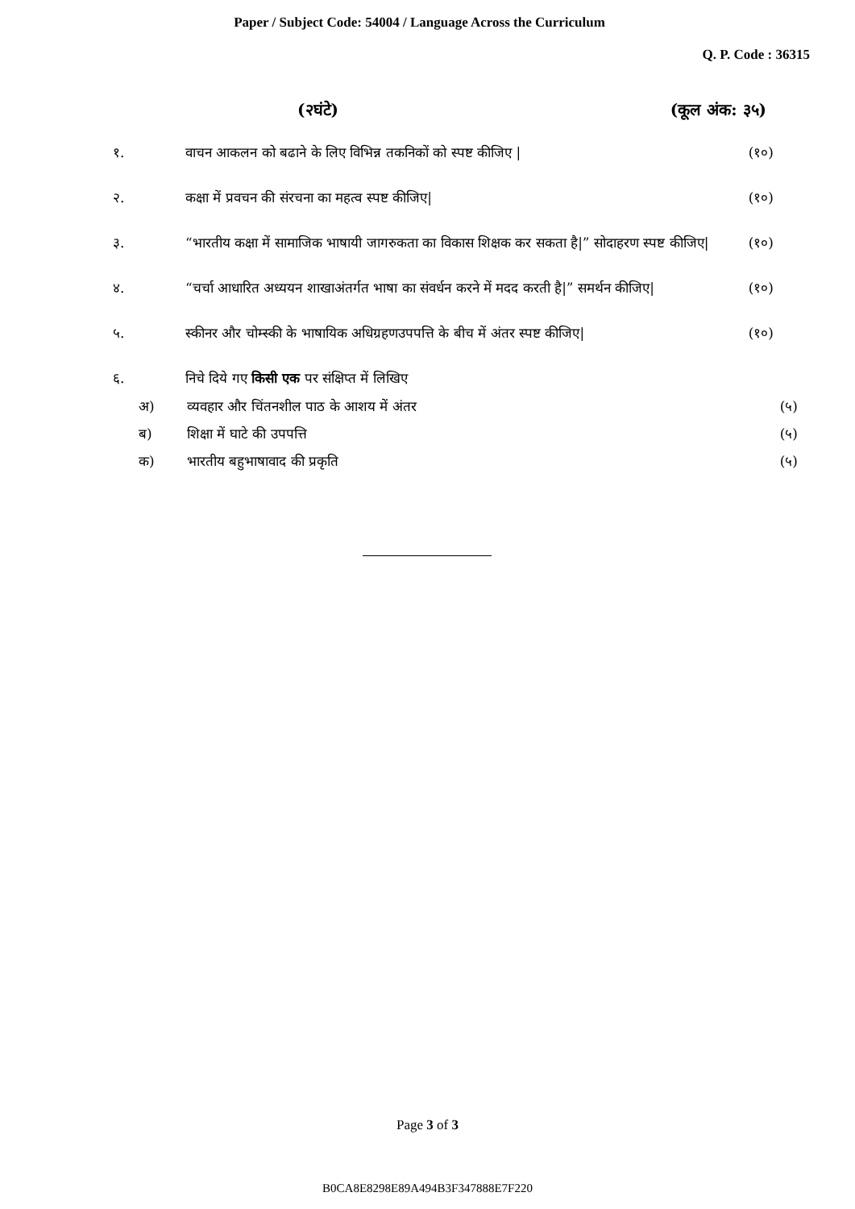Paper / Subject Code: 54004 / Language Across the Curriculum
Q. P. Code : 36315
(२घंटे) (कूल अंक: ३५)
१. वाचन आकलन को बढाने के लिए विभिन्न तकनिकों को स्पष्ट कीजिए | (१०)
२. कक्षा में प्रवचन की संरचना का महत्व स्पष्ट कीजिए| (१०)
३. “भारतीय कक्षा में सामाजिक भाषायी जागरुकता का विकास शिक्षक कर सकता है|” सोदाहरण स्पष्ट कीजिए|
(१०)
४. “चर्चा आधारित अध्ययन शाखाअंतर्गत भाषा का संवर्धन करने में मदद करती है|” समर्थन कीजिए|
(१०)
५. स्कीनर और चोम्स्की के भाषायिक अधिग्रहणउपपत्ति के बीच में अंतर स्पष्ट कीजिए|
(१०)
६. निचे दिये गए किसी एक पर संक्षिप्त में लिखिए
अ) व्यवहार और चिंतनशील पाठ के आशय में अंतर (५)
ब) शिक्षा में घाटे की उपपत्ति (५)
क) भारतीय बहुभाषावाद की प्रकृति (५)
Page 3 of 3
B0CA8E8298E89A494B3F347888E7F220